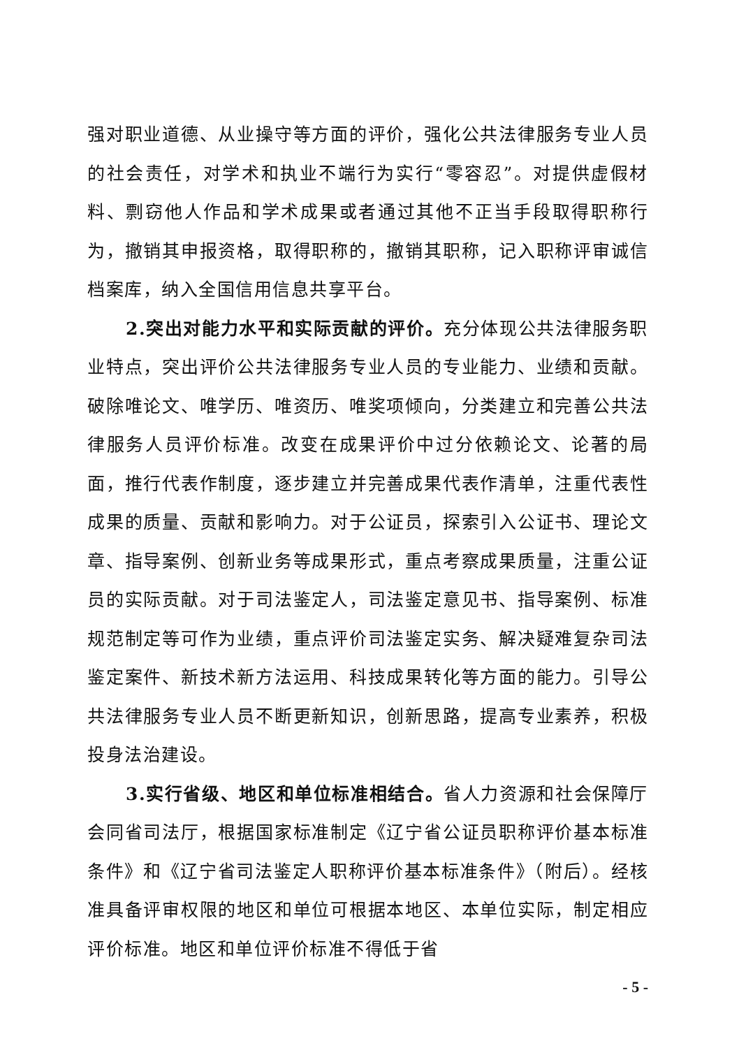强对职业道德、从业操守等方面的评价，强化公共法律服务专业人员的社会责任，对学术和执业不端行为实行“零容忍”。对提供虚假材料、剽窃他人作品和学术成果或者通过其他不正当手段取得职称行为，撤销其申报资格，取得职称的，撤销其职称，记入职称评审诚信档案库，纳入全国信用信息共享平台。
2.突出对能力水平和实际贡献的评价。充分体现公共法律服务职业特点，突出评价公共法律服务专业人员的专业能力、业绩和贡献。破除唯论文、唯学历、唯资历、唯奖项倾向，分类建立和完善公共法律服务人员评价标准。改变在成果评价中过分依赖论文、论著的局面，推行代表作制度，逐步建立并完善成果代表作清单，注重代表性成果的质量、贡献和影响力。对于公证员，探索引入公证书、理论文章、指导案例、创新业务等成果形式，重点考察成果质量，注重公证员的实际贡献。对于司法鉴定人，司法鉴定意见书、指导案例、标准规范制定等可作为业绩，重点评价司法鉴定实务、解决疑难复杂司法鉴定案件、新技术新方法运用、科技成果转化等方面的能力。引导公共法律服务专业人员不断更新知识，创新思路，提高专业素养，积极投身法治建设。
3.实行省级、地区和单位标准相结合。省人力资源和社会保障厅会同省司法厅，根据国家标准制定《辽宁省公证员职称评价基本标准条件》和《辽宁省司法鉴定人职称评价基本标准条件》（附后）。经核准具备评审权限的地区和单位可根据本地区、本单位实际，制定相应评价标准。地区和单位评价标准不得低于省
- 5 -